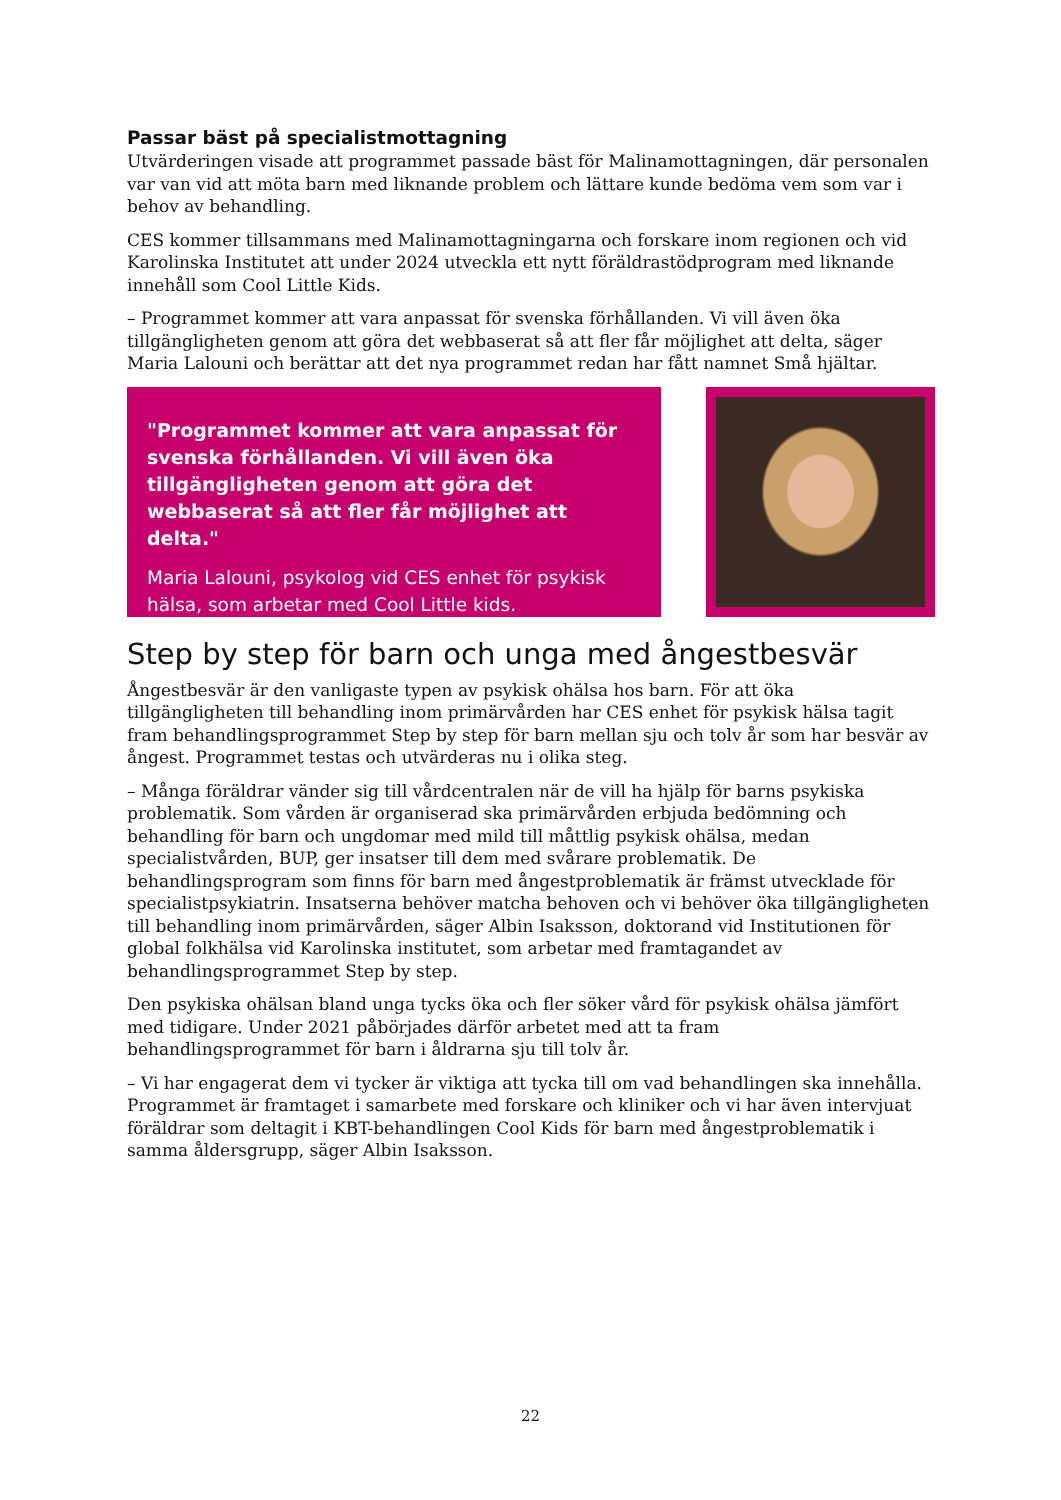Passar bäst på specialistmottagning
Utvärderingen visade att programmet passade bäst för Malinamottagningen, där personalen var van vid att möta barn med liknande problem och lättare kunde bedöma vem som var i behov av behandling.
CES kommer tillsammans med Malinamottagningarna och forskare inom regionen och vid Karolinska Institutet att under 2024 utveckla ett nytt föräldrastödprogram med liknande innehåll som Cool Little Kids.
– Programmet kommer att vara anpassat för svenska förhållanden. Vi vill även öka tillgängligheten genom att göra det webbaserat så att fler får möjlighet att delta, säger Maria Lalouni och berättar att det nya programmet redan har fått namnet Små hjältar.
"Programmet kommer att vara anpassat för svenska förhållanden. Vi vill även öka tillgängligheten genom att göra det webbaserat så att fler får möjlighet att delta."
Maria Lalouni, psykolog vid CES enhet för psykisk hälsa, som arbetar med Cool Little kids.
Step by step för barn och unga med ångestbesvär
Ångestbesvär är den vanligaste typen av psykisk ohälsa hos barn. För att öka tillgängligheten till behandling inom primärvården har CES enhet för psykisk hälsa tagit fram behandlingsprogrammet Step by step för barn mellan sju och tolv år som har besvär av ångest. Programmet testas och utvärderas nu i olika steg.
– Många föräldrar vänder sig till vårdcentralen när de vill ha hjälp för barns psykiska problematik. Som vården är organiserad ska primärvården erbjuda bedömning och behandling för barn och ungdomar med mild till måttlig psykisk ohälsa, medan specialistvården, BUP, ger insatser till dem med svårare problematik. De behandlingsprogram som finns för barn med ångestproblematik är främst utvecklade för specialistpsykiatrin. Insatserna behöver matcha behoven och vi behöver öka tillgängligheten till behandling inom primärvården, säger Albin Isaksson, doktorand vid Institutionen för global folkhälsa vid Karolinska institutet, som arbetar med framtagandet av behandlingsprogrammet Step by step.
Den psykiska ohälsan bland unga tycks öka och fler söker vård för psykisk ohälsa jämfört med tidigare. Under 2021 påbörjades därför arbetet med att ta fram behandlingsprogrammet för barn i åldrarna sju till tolv år.
– Vi har engagerat dem vi tycker är viktiga att tycka till om vad behandlingen ska innehålla. Programmet är framtaget i samarbete med forskare och kliniker och vi har även intervjuat föräldrar som deltagit i KBT-behandlingen Cool Kids för barn med ångestproblematik i samma åldersgrupp, säger Albin Isaksson.
22